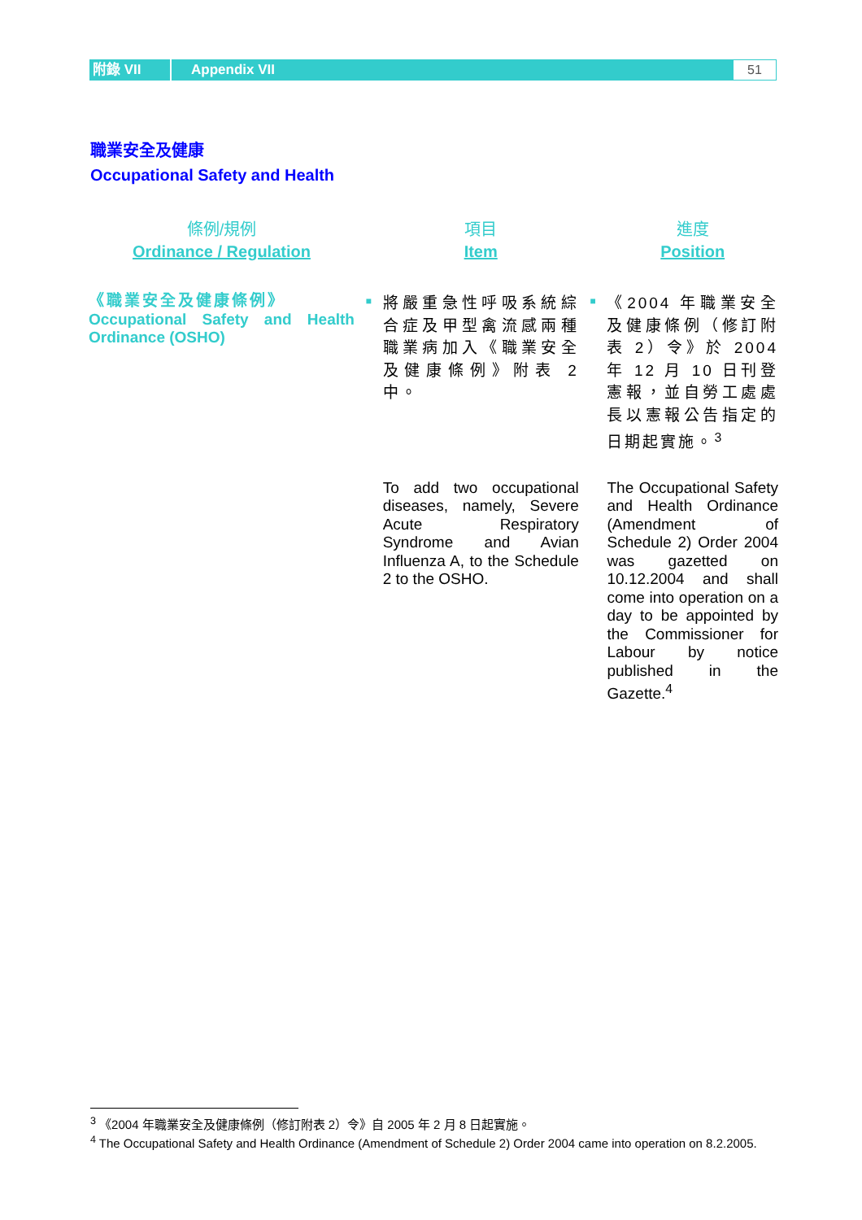附錄 VII
Appendix VII
51
職業安全及健康
Occupational Safety and Health
| 條例/規例 Ordinance / Regulation | | 項目 Item | | 進度 Position |
| --- | --- | --- | --- | --- |
| 《職業安全及健康條例》 Occupational Safety and Health Ordinance (OSHO) | ■ | 將嚴重急性呼吸系統綜合症及甲型禽流感兩種職業病加入《職業安全及健康條例》附表 2 中。 | ■ | 《2004 年職業安全及健康條例（修訂附表 2）令》於 2004 年 12 月 10 日刊登憲報，並自勞工處處長以憲報公告指定的日期起實施。<sup>3</sup> |
| | | To add two occupational diseases, namely, Severe Acute Respiratory Syndrome and Avian Influenza A, to the Schedule 2 to the OSHO. | | The Occupational Safety and Health Ordinance (Amendment of Schedule 2) Order 2004 was gazetted on 10.12.2004 and shall come into operation on a day to be appointed by the Commissioner for Labour by notice published in the Gazette.<sup>4</sup> |
<sup>3</sup> 《2004 年職業安全及健康條例（修訂附表 2）令》自 2005 年 2 月 8 日起實施。
<sup>4</sup> The Occupational Safety and Health Ordinance (Amendment of Schedule 2) Order 2004 came into operation on 8.2.2005.